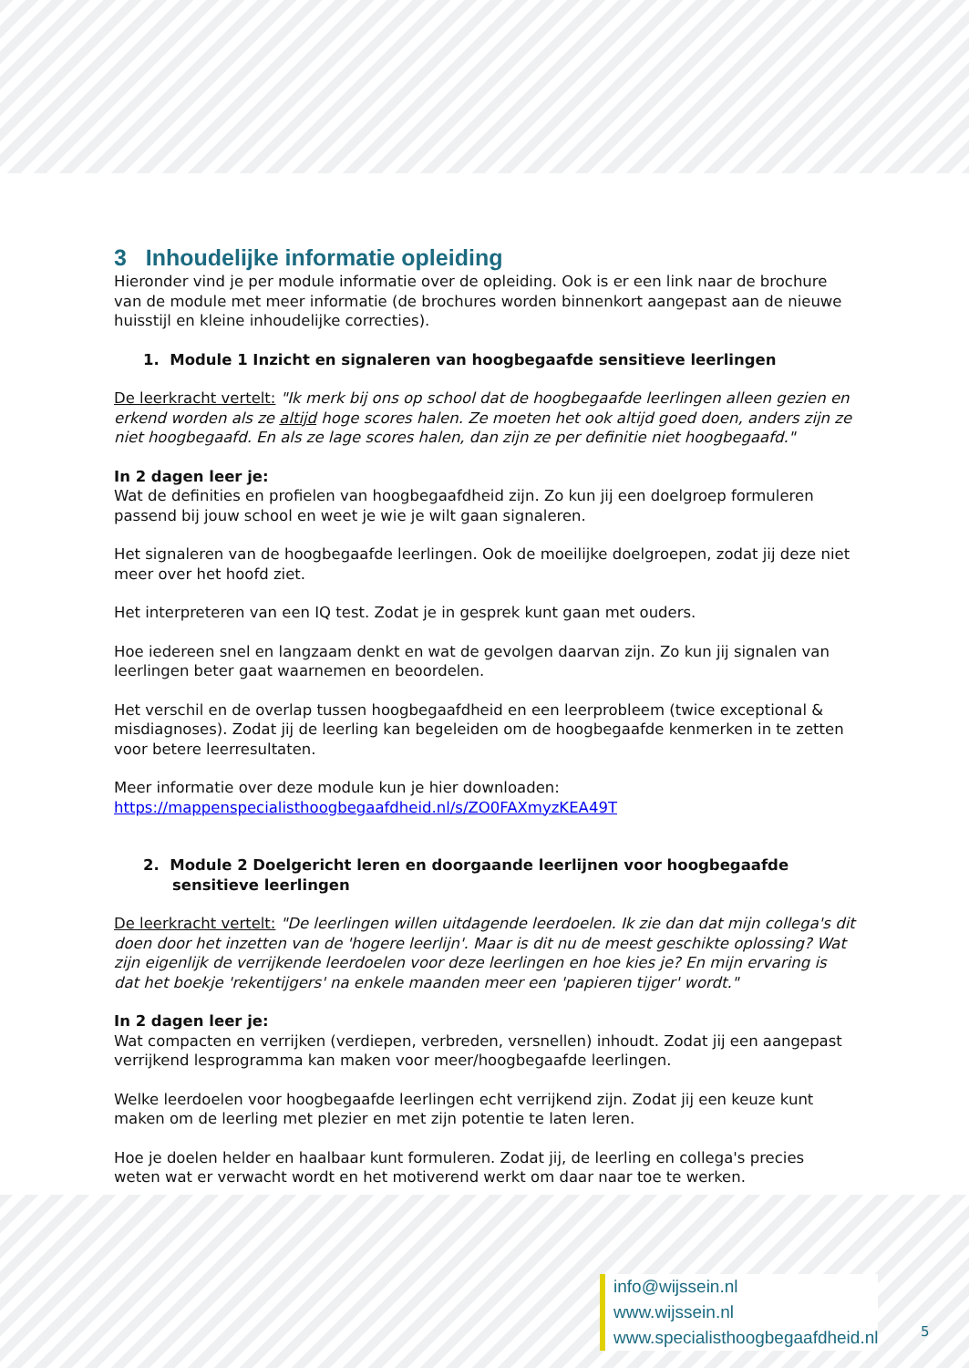3 Inhoudelijke informatie opleiding
Hieronder vind je per module informatie over de opleiding. Ook is er een link naar de brochure van de module met meer informatie (de brochures worden binnenkort aangepast aan de nieuwe huisstijl en kleine inhoudelijke correcties).
1. Module 1 Inzicht en signaleren van hoogbegaafde sensitieve leerlingen
De leerkracht vertelt: "Ik merk bij ons op school dat de hoogbegaafde leerlingen alleen gezien en erkend worden als ze altijd hoge scores halen. Ze moeten het ook altijd goed doen, anders zijn ze niet hoogbegaafd. En als ze lage scores halen, dan zijn ze per definitie niet hoogbegaafd."
In 2 dagen leer je:
Wat de definities en profielen van hoogbegaafdheid zijn. Zo kun jij een doelgroep formuleren passend bij jouw school en weet je wie je wilt gaan signaleren.
Het signaleren van de hoogbegaafde leerlingen. Ook de moeilijke doelgroepen, zodat jij deze niet meer over het hoofd ziet.
Het interpreteren van een IQ test. Zodat je in gesprek kunt gaan met ouders.
Hoe iedereen snel en langzaam denkt en wat de gevolgen daarvan zijn. Zo kun jij signalen van leerlingen beter gaat waarnemen en beoordelen.
Het verschil en de overlap tussen hoogbegaafdheid en een leerprobleem (twice exceptional & misdiagnoses). Zodat jij de leerling kan begeleiden om de hoogbegaafde kenmerken in te zetten voor betere leerresultaten.
Meer informatie over deze module kun je hier downloaden:
https://mappenspecialisthoogbegaafdheid.nl/s/ZO0FAXmyzKEA49T
2. Module 2 Doelgericht leren en doorgaande leerlijnen voor hoogbegaafde sensitieve leerlingen
De leerkracht vertelt: "De leerlingen willen uitdagende leerdoelen. Ik zie dan dat mijn collega's dit doen door het inzetten van de 'hogere leerlijn'. Maar is dit nu de meest geschikte oplossing? Wat zijn eigenlijk de verrijkende leerdoelen voor deze leerlingen en hoe kies je? En mijn ervaring is dat het boekje 'rekentijgers' na enkele maanden meer een 'papieren tijger' wordt."
In 2 dagen leer je:
Wat compacten en verrijken (verdiepen, verbreden, versnellen) inhoudt. Zodat jij een aangepast verrijkend lesprogramma kan maken voor meer/hoogbegaafde leerlingen.
Welke leerdoelen voor hoogbegaafde leerlingen echt verrijkend zijn. Zodat jij een keuze kunt maken om de leerling met plezier en met zijn potentie te laten leren.
Hoe je doelen helder en haalbaar kunt formuleren. Zodat jij, de leerling en collega's precies weten wat er verwacht wordt en het motiverend werkt om daar naar toe te werken.
info@wijssein.nl
www.wijssein.nl
www.specialisthoogbegaafdheid.nl
5